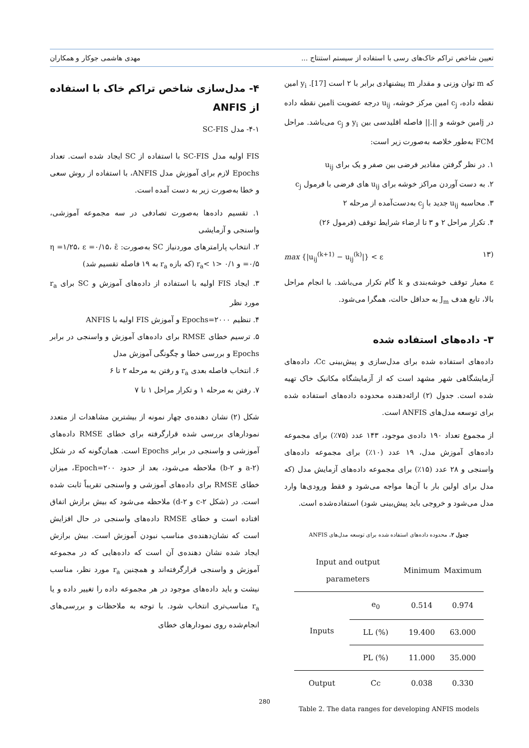تعیین شاخص تراکم خاک‌های رسی با استفاده از سیستم استنتاج ... مهدی هاشمی جوکار و همکاران
که m توان وزنی و مقدار m پیشنهادی برابر با ۲ است [17]. y<sub>i</sub> امین نقطه داده، c<sub>j</sub> امین مرکز خوشه، u<sub>ij</sub> درجه عضویت iامین نقطه داده در jامین خوشه و ||.|| فاصله اقلیدسی بین y<sub>i</sub> و c<sub>j</sub> می‌باشد. مراحل FCM به‌طور خلاصه به‌صورت زیر است:
۱. در نظر گرفتن مقادیر فرضی بین صفر و یک برای u<sub>ij</sub>
۲. به دست آوردن مراکز خوشه برای u<sub>ij</sub> های فرضی با فرمول c<sub>j</sub>
۳. محاسبه u<sub>ij</sub> جدید با c<sub>j</sub> به‌دست‌آمده از مرحله ۲
۴. تکرار مراحل ۲ و ۳ تا ارضاء شرایط توقف (فرمول ۲۶)
(۱۳ max {|u<sub>ij</sub><sup>(k+1)</sup> − u<sub>ij</sub><sup>(k)</sup>|} < ε
ε معیار توقف خوشه‌بندی و k گام تکرار می‌باشد. با انجام مراحل بالا، تابع هدف J<sub>m</sub> به حداقل حالت، همگرا می‌شود.
۳- داده‌های استفاده شده
داده‌های استفاده شده برای مدل‌سازی و پیش‌بینی Cc، داده‌های آزمایشگاهی شهر مشهد است که از آزمایشگاه مکانیک خاک تهیه شده است. جدول (۲) ارائه‌دهنده محدوده داده‌های استفاده شده برای توسعه مدل‌های ANFIS است.
از مجموع تعداد ۱۹۰ داده‌ی موجود، ۱۴۳ عدد (۷۵٪) برای مجموعه داده‌های آموزش مدل، ۱۹ عدد (۱۰٪) برای مجموعه داده‌های واسنجی و ۲۸ عدد (۱۵٪) برای مجموعه داده‌های آزمایش مدل (که مدل برای اولین بار با آن‌ها مواجه می‌شود و فقط ورودی‌ها وارد مدل می‌شود و خروجی باید پیش‌بینی شود) استفاده‌شده است.
جدول ۲. محدوده داده‌های استفاده شده برای توسعه مدل‌های ANFIS
| Input and output parameters | | Minimum | Maximum |
| --- | --- | --- | --- |
| Inputs | e<sub>0</sub> | 0.514 | 0.974 |
| | LL (%) | 19.400 | 63.000 |
| | PL (%) | 11.000 | 35.000 |
| Output | Cc | 0.038 | 0.330 |
Table 2. The data ranges for developing ANFIS models
۴- مدل‌سازی شاخص تراکم خاک با استفاده از ANFIS
۴-۱- مدل SC-FIS
FIS اولیه مدل SC-FIS با استفاده از SC ایجاد شده است. تعداد Epochs لازم برای آموزش مدل ANFIS، با استفاده از روش سعی و خطا به‌صورت زیر به دست آمده است.
۱. تقسیم داده‌ها به‌صورت تصادفی در سه مجموعه آموزشی، واسنجی و آزمایشی
۲. انتخاب پارامترهای موردنیاز SC به‌صورت: η =۱/۲۵، ε =۰/۱۵، ε̄ =۰/۵ و ۰/۱ <r<sub>a</sub>< ۱ (که بازه r<sub>a</sub> به ۱۹ فاصله تقسیم شد)
۳. ایجاد FIS اولیه با استفاده از داده‌های آموزش و SC برای r<sub>a</sub> مورد نظر
۴. تنظیم Epochs=۲۰۰۰ و آموزش FIS اولیه با ANFIS
۵. ترسیم خطای RMSE برای داده‌های آموزش و واسنجی در برابر Epochs و بررسی خطا و چگونگی آموزش مدل
۶. انتخاب فاصله بعدی r<sub>a</sub> و رفتن به مرحله ۲ تا ۶
۷. رفتن به مرحله ۱ و تکرار مراحل ۱ تا ۷
شکل (۲) نشان دهنده‌ی چهار نمونه از بیشترین مشاهدات از متعدد نمودارهای بررسی شده قرارگرفته برای خطای RMSE داده‌های آموزشی و واسنجی در برابر Epochs است. همان‌گونه که در شکل (۲-a و ۲-b) ملاحظه می‌شود، بعد از حدود Epoch=۲۰۰، میزان خطای RMSE برای داده‌های آموزشی و واسنجی تقریباً ثابت شده است. در (شکل ۲-c و ۲-d) ملاحظه می‌شود که بیش برازش اتفاق افتاده است و خطای RMSE داده‌های واسنجی در حال افزایش است که نشان‌دهنده‌ی مناسب نبودن آموزش است. بیش برازش ایجاد شده نشان دهنده‌ی آن است که داده‌هایی که در مجموعه آموزش و واسنجی قرارگرفته‌اند و همچنین r<sub>a</sub> مورد نظر، مناسب نیشت و باید داده‌های موجود در هر مجموعه داده را تغییر داده و یا r<sub>a</sub> مناسب‌تری انتخاب شود. با توجه به ملاحظات و بررسی‌های انجام‌شده روی نمودارهای خطای
280